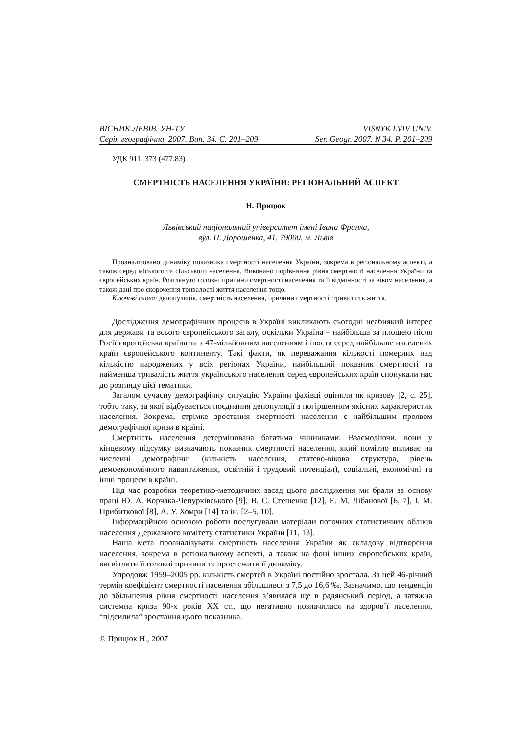ВІСНИК ЛЬВІВ. УН-ТУ VISNYK LVIV UNIV.
Серія географічна. 2007. Вип. 34. С. 201–209 Ser. Geogr. 2007. N 34. P. 201–209
УДК 911. 373 (477.83)
СМЕРТНІСТЬ НАСЕЛЕННЯ УКРАЇНИ: РЕГІОНАЛЬНИЙ АСПЕКТ
Н. Прицюк
Львівський національний університет імені Івана Франка,
вул. П. Дорошенка, 41, 79000, м. Львів
Проаналізовано динаміку показника смертності населення України, зокрема в регіональному аспекті, а також серед міського та сільського населення. Виконано порівняння рівня смертності населення України та європейських країн. Розглянуто головні причини смертності населення та її відмінності за віком населення, а також дані про скорочення тривалості життя населення тощо.
Ключові слова: депопуляція, смертність населення, причини смертності, тривалість життя.
Дослідження демографічних процесів в Україні викликають сьогодні неабиякий інтерес для держави та всього європейського загалу, оскільки Україна – найбільша за площею після Росії європейська країна та з 47-мільйонним населенням і шоста серед найбільше населених країн європейського континенту. Такі факти, як переважання кількості померлих над кількістю народжених у всіх регіонах України, найбільший показник смертності та найменша тривалість життя українського населення серед європейських країн спонукали нас до розгляду цієї тематики.
Загалом сучасну демографічну ситуацію України фахівці оцінили як кризову [2, с. 25], тобто таку, за якої відбувається поєднання депопуляції з погіршенням якісних характеристик населення. Зокрема, стрімке зростання смертності населення є найбільшим проявом демографічної кризи в країні.
Смертність населення детермінована багатьма чинниками. Взаємодіючи, вони у кінцевому підсумку визначають показник смертності населення, який помітно впливає на численні демографічні (кількість населення, статево-вікова структура, рівень демоекономічного навантаження, освітній і трудовий потенціал), соціальні, економічні та інші процеси в країні.
Під час розробки теоретико-методичних засад цього дослідження ми брали за основу праці Ю. А. Корчака-Чепурківського [9], В. С. Стешенко [12], Е. М. Лібанової [6, 7], І. М. Прибиткової [8], А. У. Хомри [14] та ін. [2–5, 10].
Інформаційною основою роботи послугували матеріали поточних статистичних обліків населення Державного комітету статистики України [11, 13].
Наша мета проаналізувати смертність населення України як складову відтворення населення, зокрема в регіональному аспекті, а також на фоні інших європейських країн, висвітлити її головні причини та простежити її динаміку.
Упродовж 1959–2005 рр. кількість смертей в Україні постійно зростала. За цей 46-річний термін коефіцієнт смертності населення збільшився з 7,5 до 16,6 ‰. Зазначимо, що тенденція до збільшення рівня смертності населення з’явилася ще в радянський період, а затяжна системна криза 90-х років XX ст., що негативно позначилася на здоров’ї населення, “підсилила” зростання цього показника.
© Прицюк Н., 2007